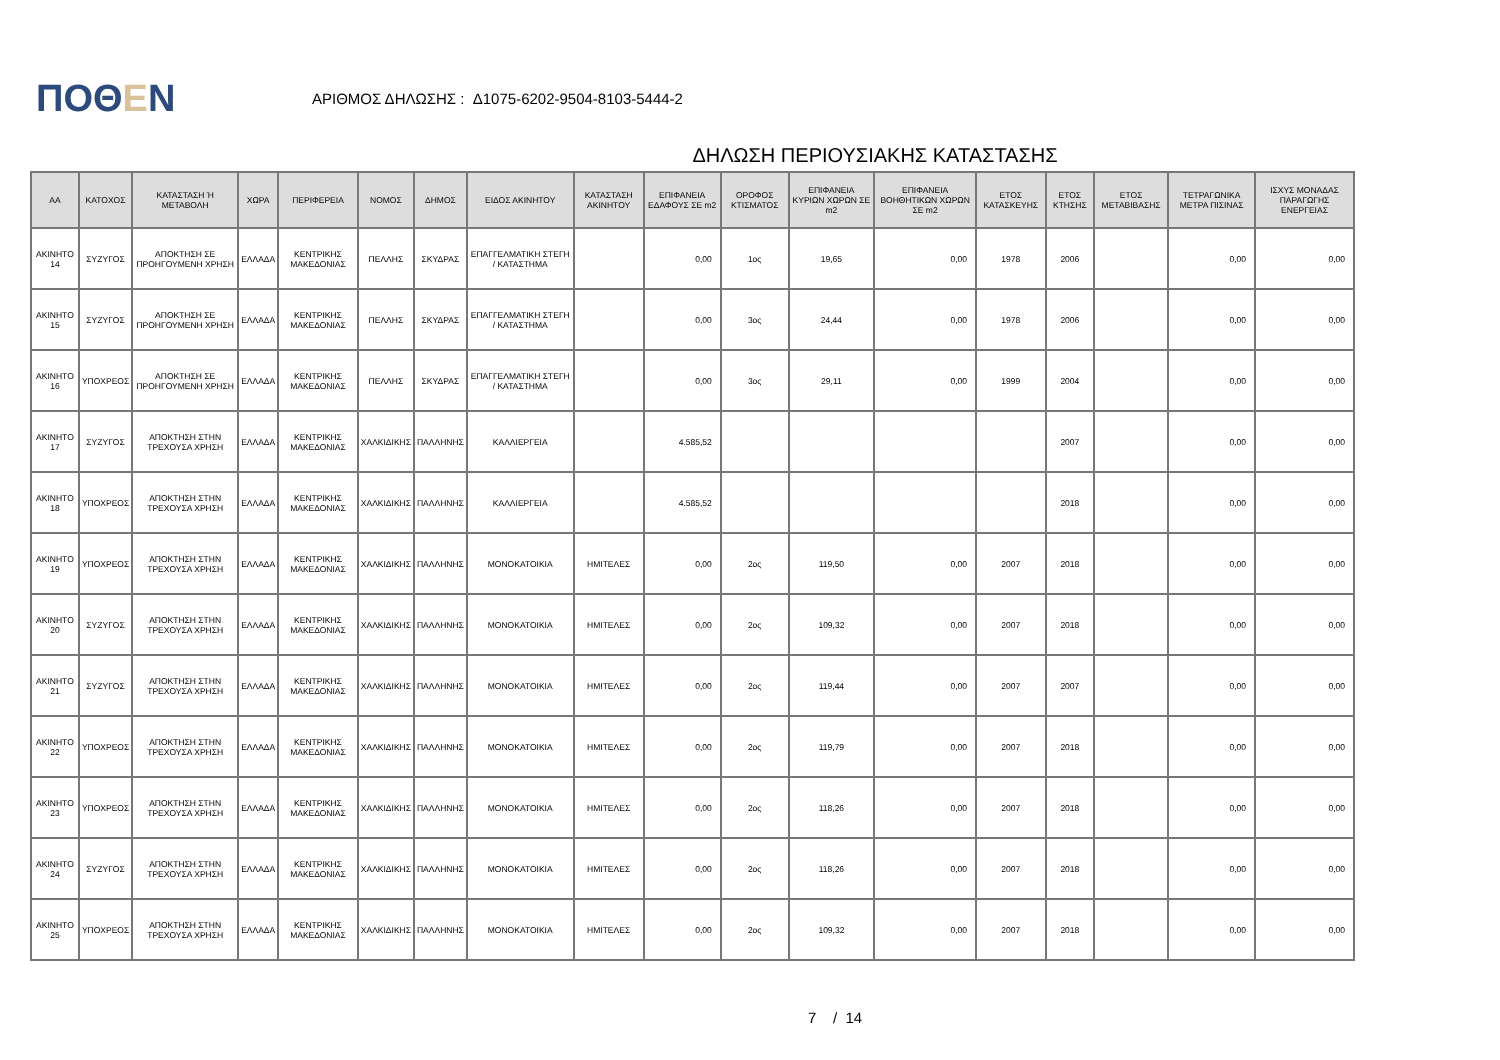ΠΟΘΕΝ
ΑΡΙΘΜΟΣ ΔΗΛΩΣΗΣ : Δ1075-6202-9504-8103-5444-2
ΔΗΛΩΣΗ ΠΕΡΙΟΥΣΙΑΚΗΣ ΚΑΤΑΣΤΑΣΗΣ
| ΑΑ | ΚΑΤΟΧΟΣ | ΚΑΤΑΣΤΑΣΗ Ή ΜΕΤΑΒΟΛΗ | ΧΩΡΑ | ΠΕΡΙΦΕΡΕΙΑ | ΝΟΜΟΣ | ΔΗΜΟΣ | ΕΙΔΟΣ ΑΚΙΝΗΤΟΥ | ΚΑΤΑΣΤΑΣΗ ΑΚΙΝΗΤΟΥ | ΕΠΙΦΑΝΕΙΑ ΕΔΑΦΟΥΣ ΣΕ m2 | ΟΡΟΦΟΣ ΚΤΙΣΜΑΤΟΣ | ΕΠΙΦΑΝΕΙΑ ΚΥΡΙΩΝ ΧΩΡΩΝ ΣΕ m2 | ΕΠΙΦΑΝΕΙΑ ΒΟΗΘΗΤΙΚΩΝ ΧΩΡΩΝ ΣΕ m2 | ΕΤΟΣ ΚΑΤΑΣΚΕΥΗΣ | ΕΤΟΣ ΚΤΗΣΗΣ | ΕΤΟΣ ΜΕΤΑΒΙΒΑΣΗΣ | ΤΕΤΡΑΓΩΝΙΚΑ ΜΕΤΡΑ ΠΙΣΙΝΑΣ | ΙΣΧΥΣ ΜΟΝΑΔΑΣ ΠΑΡΑΓΩΓΗΣ ΕΝΕΡΓΕΙΑΣ |
| --- | --- | --- | --- | --- | --- | --- | --- | --- | --- | --- | --- | --- | --- | --- | --- | --- | --- |
| ΑΚΙΝΗΤΟ 14 | ΣΥΖΥΓΟΣ | ΑΠΟΚΤΗΣΗ ΣΕ ΠΡΟΗΓΟΥΜΕΝΗ ΧΡΗΣΗ | ΕΛΛΑΔΑ | ΚΕΝΤΡΙΚΗΣ ΜΑΚΕΔΟΝΙΑΣ | ΠΕΛΛΗΣ | ΣΚΥΔΡΑΣ | ΕΠΑΓΓΕΛΜΑΤΙΚΗ ΣΤΕΓΗ / ΚΑΤΑΣΤΗΜΑ | | 0,00 | 1ος | 19,65 | 0,00 | 1978 | 2006 | | 0,00 | 0,00 |
| ΑΚΙΝΗΤΟ 15 | ΣΥΖΥΓΟΣ | ΑΠΟΚΤΗΣΗ ΣΕ ΠΡΟΗΓΟΥΜΕΝΗ ΧΡΗΣΗ | ΕΛΛΑΔΑ | ΚΕΝΤΡΙΚΗΣ ΜΑΚΕΔΟΝΙΑΣ | ΠΕΛΛΗΣ | ΣΚΥΔΡΑΣ | ΕΠΑΓΓΕΛΜΑΤΙΚΗ ΣΤΕΓΗ / ΚΑΤΑΣΤΗΜΑ | | 0,00 | 3ος | 24,44 | 0,00 | 1978 | 2006 | | 0,00 | 0,00 |
| ΑΚΙΝΗΤΟ 16 | ΥΠΟΧΡΕΟΣ | ΑΠΟΚΤΗΣΗ ΣΕ ΠΡΟΗΓΟΥΜΕΝΗ ΧΡΗΣΗ | ΕΛΛΑΔΑ | ΚΕΝΤΡΙΚΗΣ ΜΑΚΕΔΟΝΙΑΣ | ΠΕΛΛΗΣ | ΣΚΥΔΡΑΣ | ΕΠΑΓΓΕΛΜΑΤΙΚΗ ΣΤΕΓΗ / ΚΑΤΑΣΤΗΜΑ | | 0,00 | 3ος | 29,11 | 0,00 | 1999 | 2004 | | 0,00 | 0,00 |
| ΑΚΙΝΗΤΟ 17 | ΣΥΖΥΓΟΣ | ΑΠΟΚΤΗΣΗ ΣΤΗΝ ΤΡΕΧΟΥΣΑ ΧΡΗΣΗ | ΕΛΛΑΔΑ | ΚΕΝΤΡΙΚΗΣ ΜΑΚΕΔΟΝΙΑΣ | ΧΑΛΚΙΔΙΚΗΣ | ΠΑΛΛΗΝΗΣ | ΚΑΛΛΙΕΡΓΕΙΑ | | 4.585,52 | | | | | 2007 | | 0,00 | 0,00 |
| ΑΚΙΝΗΤΟ 18 | ΥΠΟΧΡΕΟΣ | ΑΠΟΚΤΗΣΗ ΣΤΗΝ ΤΡΕΧΟΥΣΑ ΧΡΗΣΗ | ΕΛΛΑΔΑ | ΚΕΝΤΡΙΚΗΣ ΜΑΚΕΔΟΝΙΑΣ | ΧΑΛΚΙΔΙΚΗΣ | ΠΑΛΛΗΝΗΣ | ΚΑΛΛΙΕΡΓΕΙΑ | | 4.585,52 | | | | | 2018 | | 0,00 | 0,00 |
| ΑΚΙΝΗΤΟ 19 | ΥΠΟΧΡΕΟΣ | ΑΠΟΚΤΗΣΗ ΣΤΗΝ ΤΡΕΧΟΥΣΑ ΧΡΗΣΗ | ΕΛΛΑΔΑ | ΚΕΝΤΡΙΚΗΣ ΜΑΚΕΔΟΝΙΑΣ | ΧΑΛΚΙΔΙΚΗΣ | ΠΑΛΛΗΝΗΣ | ΜΟΝΟΚΑΤΟΙΚΙΑ | ΗΜΙΤΕΛΕΣ | 0,00 | 2ος | 119,50 | 0,00 | 2007 | 2018 | | 0,00 | 0,00 |
| ΑΚΙΝΗΤΟ 20 | ΣΥΖΥΓΟΣ | ΑΠΟΚΤΗΣΗ ΣΤΗΝ ΤΡΕΧΟΥΣΑ ΧΡΗΣΗ | ΕΛΛΑΔΑ | ΚΕΝΤΡΙΚΗΣ ΜΑΚΕΔΟΝΙΑΣ | ΧΑΛΚΙΔΙΚΗΣ | ΠΑΛΛΗΝΗΣ | ΜΟΝΟΚΑΤΟΙΚΙΑ | ΗΜΙΤΕΛΕΣ | 0,00 | 2ος | 109,32 | 0,00 | 2007 | 2018 | | 0,00 | 0,00 |
| ΑΚΙΝΗΤΟ 21 | ΣΥΖΥΓΟΣ | ΑΠΟΚΤΗΣΗ ΣΤΗΝ ΤΡΕΧΟΥΣΑ ΧΡΗΣΗ | ΕΛΛΑΔΑ | ΚΕΝΤΡΙΚΗΣ ΜΑΚΕΔΟΝΙΑΣ | ΧΑΛΚΙΔΙΚΗΣ | ΠΑΛΛΗΝΗΣ | ΜΟΝΟΚΑΤΟΙΚΙΑ | ΗΜΙΤΕΛΕΣ | 0,00 | 2ος | 119,44 | 0,00 | 2007 | 2007 | | 0,00 | 0,00 |
| ΑΚΙΝΗΤΟ 22 | ΥΠΟΧΡΕΟΣ | ΑΠΟΚΤΗΣΗ ΣΤΗΝ ΤΡΕΧΟΥΣΑ ΧΡΗΣΗ | ΕΛΛΑΔΑ | ΚΕΝΤΡΙΚΗΣ ΜΑΚΕΔΟΝΙΑΣ | ΧΑΛΚΙΔΙΚΗΣ | ΠΑΛΛΗΝΗΣ | ΜΟΝΟΚΑΤΟΙΚΙΑ | ΗΜΙΤΕΛΕΣ | 0,00 | 2ος | 119,79 | 0,00 | 2007 | 2018 | | 0,00 | 0,00 |
| ΑΚΙΝΗΤΟ 23 | ΥΠΟΧΡΕΟΣ | ΑΠΟΚΤΗΣΗ ΣΤΗΝ ΤΡΕΧΟΥΣΑ ΧΡΗΣΗ | ΕΛΛΑΔΑ | ΚΕΝΤΡΙΚΗΣ ΜΑΚΕΔΟΝΙΑΣ | ΧΑΛΚΙΔΙΚΗΣ | ΠΑΛΛΗΝΗΣ | ΜΟΝΟΚΑΤΟΙΚΙΑ | ΗΜΙΤΕΛΕΣ | 0,00 | 2ος | 118,26 | 0,00 | 2007 | 2018 | | 0,00 | 0,00 |
| ΑΚΙΝΗΤΟ 24 | ΣΥΖΥΓΟΣ | ΑΠΟΚΤΗΣΗ ΣΤΗΝ ΤΡΕΧΟΥΣΑ ΧΡΗΣΗ | ΕΛΛΑΔΑ | ΚΕΝΤΡΙΚΗΣ ΜΑΚΕΔΟΝΙΑΣ | ΧΑΛΚΙΔΙΚΗΣ | ΠΑΛΛΗΝΗΣ | ΜΟΝΟΚΑΤΟΙΚΙΑ | ΗΜΙΤΕΛΕΣ | 0,00 | 2ος | 118,26 | 0,00 | 2007 | 2018 | | 0,00 | 0,00 |
| ΑΚΙΝΗΤΟ 25 | ΥΠΟΧΡΕΟΣ | ΑΠΟΚΤΗΣΗ ΣΤΗΝ ΤΡΕΧΟΥΣΑ ΧΡΗΣΗ | ΕΛΛΑΔΑ | ΚΕΝΤΡΙΚΗΣ ΜΑΚΕΔΟΝΙΑΣ | ΧΑΛΚΙΔΙΚΗΣ | ΠΑΛΛΗΝΗΣ | ΜΟΝΟΚΑΤΟΙΚΙΑ | ΗΜΙΤΕΛΕΣ | 0,00 | 2ος | 109,32 | 0,00 | 2007 | 2018 | | 0,00 | 0,00 |
7 / 14